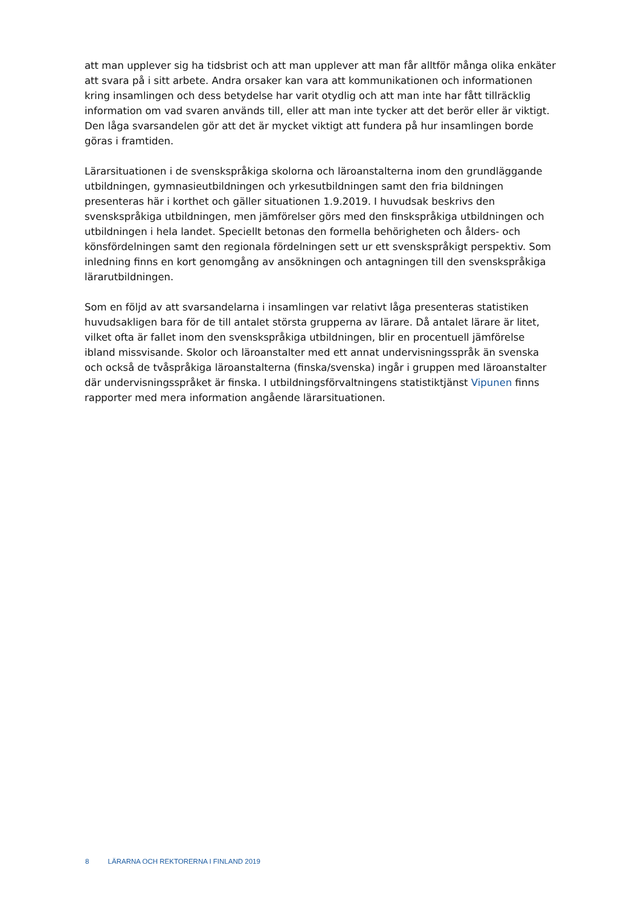att man upplever sig ha tidsbrist och att man upplever att man får alltför många olika enkäter att svara på i sitt arbete. Andra orsaker kan vara att kommunikationen och informationen kring insamlingen och dess betydelse har varit otydlig och att man inte har fått tillräcklig information om vad svaren används till, eller att man inte tycker att det berör eller är viktigt. Den låga svarsandelen gör att det är mycket viktigt att fundera på hur insamlingen borde göras i framtiden.
Lärarsituationen i de svenskspråkiga skolorna och läroanstalterna inom den grundläggande utbildningen, gymnasieutbildningen och yrkesutbildningen samt den fria bildningen presenteras här i korthet och gäller situationen 1.9.2019. I huvudsak beskrivs den svenskspråkiga utbildningen, men jämförelser görs med den finskspråkiga utbildningen och utbildningen i hela landet. Speciellt betonas den formella behörigheten och ålders- och könsfördelningen samt den regionala fördelningen sett ur ett svenskspråkigt perspektiv. Som inledning finns en kort genomgång av ansökningen och antagningen till den svenskspråkiga lärarutbildningen.
Som en följd av att svarsandelarna i insamlingen var relativt låga presenteras statistiken huvudsakligen bara för de till antalet största grupperna av lärare. Då antalet lärare är litet, vilket ofta är fallet inom den svenskspråkiga utbildningen, blir en procentuell jämförelse ibland missvisande. Skolor och läroanstalter med ett annat undervisningsspråk än svenska och också de tvåspråkiga läroanstalterna (finska/svenska) ingår i gruppen med läroanstalter där undervisningsspråket är finska. I utbildningsförvaltningens statistiktjänst Vipunen finns rapporter med mera information angående lärarsituationen.
8 LÄRARNA OCH REKTORERNA I FINLAND 2019